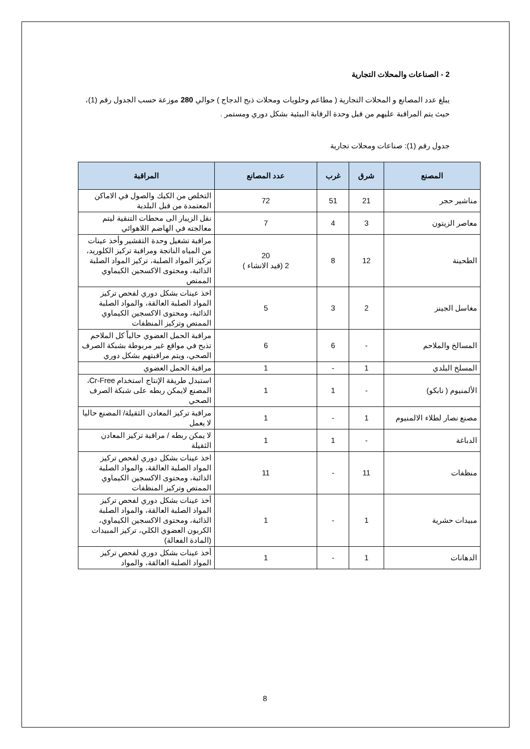2 - الصناعات والمحلات التجارية
يبلغ عدد المصانع و المحلات التجارية ( مطاعم وحلويات ومحلات ذبح الدجاج ) حوالي 280 موزعة حسب الجدول رقم (1)، حيث يتم المراقبة عليهم من قبل وحدة الرقابة البيئية بشكل دوري ومستمر .
جدول رقم (1): صناعات ومحلات تجارية
| المصنع | شرق | غرب | عدد المصانع | المراقبة |
| --- | --- | --- | --- | --- |
| مناشير حجر | 21 | 51 | 72 | التخلص من الكيك والصول في الاماكن المعتمدة من قبل البلدية |
| معاصر الزيتون | 3 | 4 | 7 | نقل الزيبار الى محطات التنقية ليتم معالجته في الهاضم اللاهوائي |
| الطحينة | 12 | 8 | 20 2 (قيد الانشاء ) | مراقبة تشغيل وحدة التقشير وأخذ عينات من المياه الناتجة ومراقبة تركيز الكلوريد، تركيز المواد الصلبة، تركيز المواد الصلبة الذائبة، ومحتوى الاكسجين الكيماوي الممتص |
| مغاسل الجينز | 2 | 3 | 5 | اخذ عينات بشكل دوري لفحص تركيز المواد الصلبة العالقة، والمواد الصلبة الذائبة، ومحتوى الاكسجين الكيماوي الممتص وتركيز المنظفات |
| المسالخ والملاحم | - | 6 | 6 | مراقبة الحمل العضوي حالياً كل الملاحم تذبح في مواقع غير مربوطة بشبكة الصرف الصحي، ويتم مراقبتهم بشكل دوري |
| المسلخ البلدي | 1 | - | 1 | مراقبة الحمل العضوي |
| الألمنيوم ( نابكو) | - | 1 | 1 | استبدل طريقة الإنتاج استخدام Cr-Free، المصنع لايمكن ربطه على شبكة الصرف الصحي |
| مصنع نصار لطلاء الالمنيوم | 1 | - | 1 | مراقبة تركيز المعادن الثقيلة/ المصنع حاليا لا يعمل |
| الدباغة | - | 1 | 1 | لا يمكن ربطه / مراقبة تركيز المعادن الثقيلة |
| منظفات | 11 | - | 11 | اخذ عينات بشكل دوري لفحص تركيز المواد الصلبة العالقة، والمواد الصلبة الذائبة، ومحتوى الاكسجين الكيماوي الممتص وتركيز المنظفات |
| مبيدات حشرية | 1 | - | 1 | أخذ عينات بشكل دوري لفحص تركيز المواد الصلبة العالقة، والمواد الصلبة الذائبة، ومحتوى الاكسجين الكيماوي، الكربون العضوي الكلي، تركيز المبيدات (المادة الفعالة) |
| الدهانات | 1 | - | 1 | أخذ عينات بشكل دوري لفحص تركيز المواد الصلبة العالقة، والمواد |
8